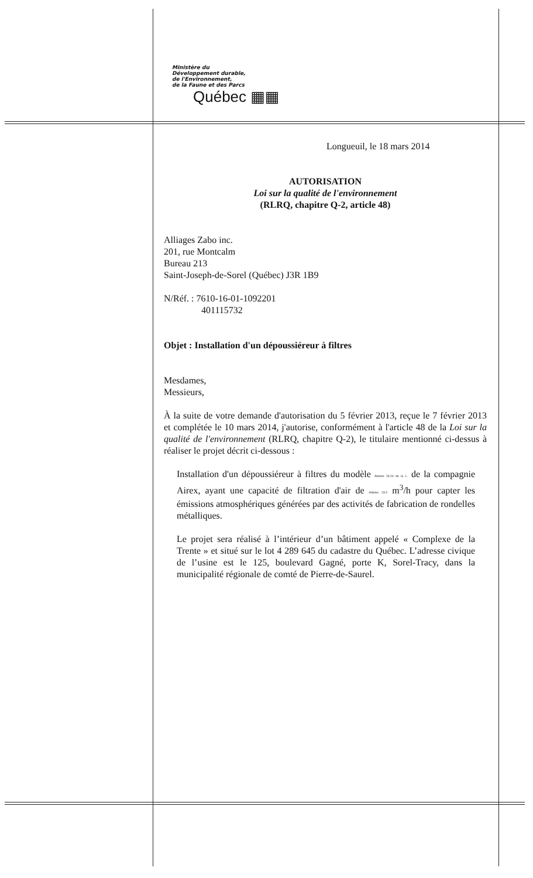Ministère du
Développement durable,
de l'Environnement,
de la Faune et des Parcs
Québec ▦▦
Longueuil, le 18 mars 2014
AUTORISATION
Loi sur la qualité de l'environnement
(RLRQ, chapitre Q-2, article 48)
Alliages Zabo inc.
201, rue Montcalm
Bureau 213
Saint-Joseph-de-Sorel (Québec) J3R 1B9
N/Réf. : 7610-16-01-1092201
401115732
Objet : Installation d'un dépoussiéreur à filtres
Mesdames,
Messieurs,
À la suite de votre demande d'autorisation du 5 février 2013, reçue le 7 février 2013 et complétée le 10 mars 2014, j'autorise, conformément à l'article 48 de la Loi sur la qualité de l'environnement (RLRQ, chapitre Q-2), le titulaire mentionné ci-dessus à réaliser le projet décrit ci-dessous :
Installation d'un dépoussiéreur à filtres du modèle Articles 23-24 de la L. de la compagnie Airex, ayant une capacité de filtration d'air de Articles 23-2 m<sup>3</sup>/h pour capter les émissions atmosphériques générées par des activités de fabrication de rondelles métalliques.
Le projet sera réalisé à l’intérieur d’un bâtiment appelé « Complexe de la Trente » et situé sur le lot 4 289 645 du cadastre du Québec. L’adresse civique de l’usine est le 125, boulevard Gagné, porte K, Sorel-Tracy, dans la municipalité régionale de comté de Pierre-de-Saurel.